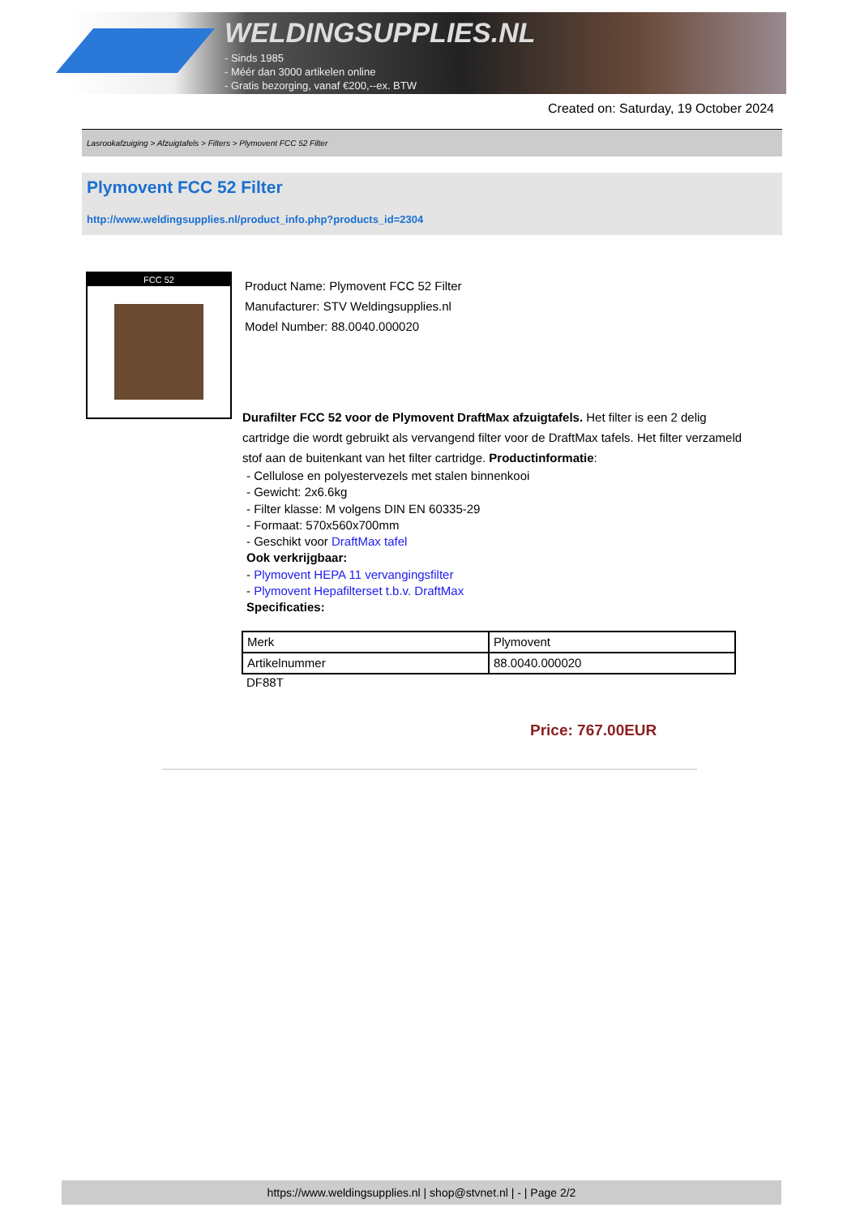WELDINGSUPPLIES.NL
- Sinds 1985
- Méér dan 3000 artikelen online
- Gratis bezorging, vanaf €200,--ex. BTW
Created on: Saturday, 19 October 2024
Lasrookafzuiging > Afzuigtafels > Filters > Plymovent FCC 52 Filter
Plymovent FCC 52 Filter
http://www.weldingsupplies.nl/product_info.php?products_id=2304
FCC 52
Product Name: Plymovent FCC 52 Filter
Manufacturer: STV Weldingsupplies.nl
Model Number: 88.0040.000020
Durafilter FCC 52 voor de Plymovent DraftMax afzuigtafels. Het filter is een 2 delig cartridge die wordt gebruikt als vervangend filter voor de DraftMax tafels. Het filter verzameld stof aan de buitenkant van het filter cartridge. Productinformatie:
- Cellulose en polyestervezels met stalen binnenkooi
- Gewicht: 2x6.6kg
- Filter klasse: M volgens DIN EN 60335-29
- Formaat: 570x560x700mm
- Geschikt voor DraftMax tafel
Ook verkrijgbaar:
- Plymovent HEPA 11 vervangingsfilter
- Plymovent Hepafilterset t.b.v. DraftMax
Specificaties:
| Merk | Plymovent |
| Artikelnummer | 88.0040.000020 |
DF88T
Price: 767.00EUR
https://www.weldingsupplies.nl | shop@stvnet.nl | - | Page 2/2